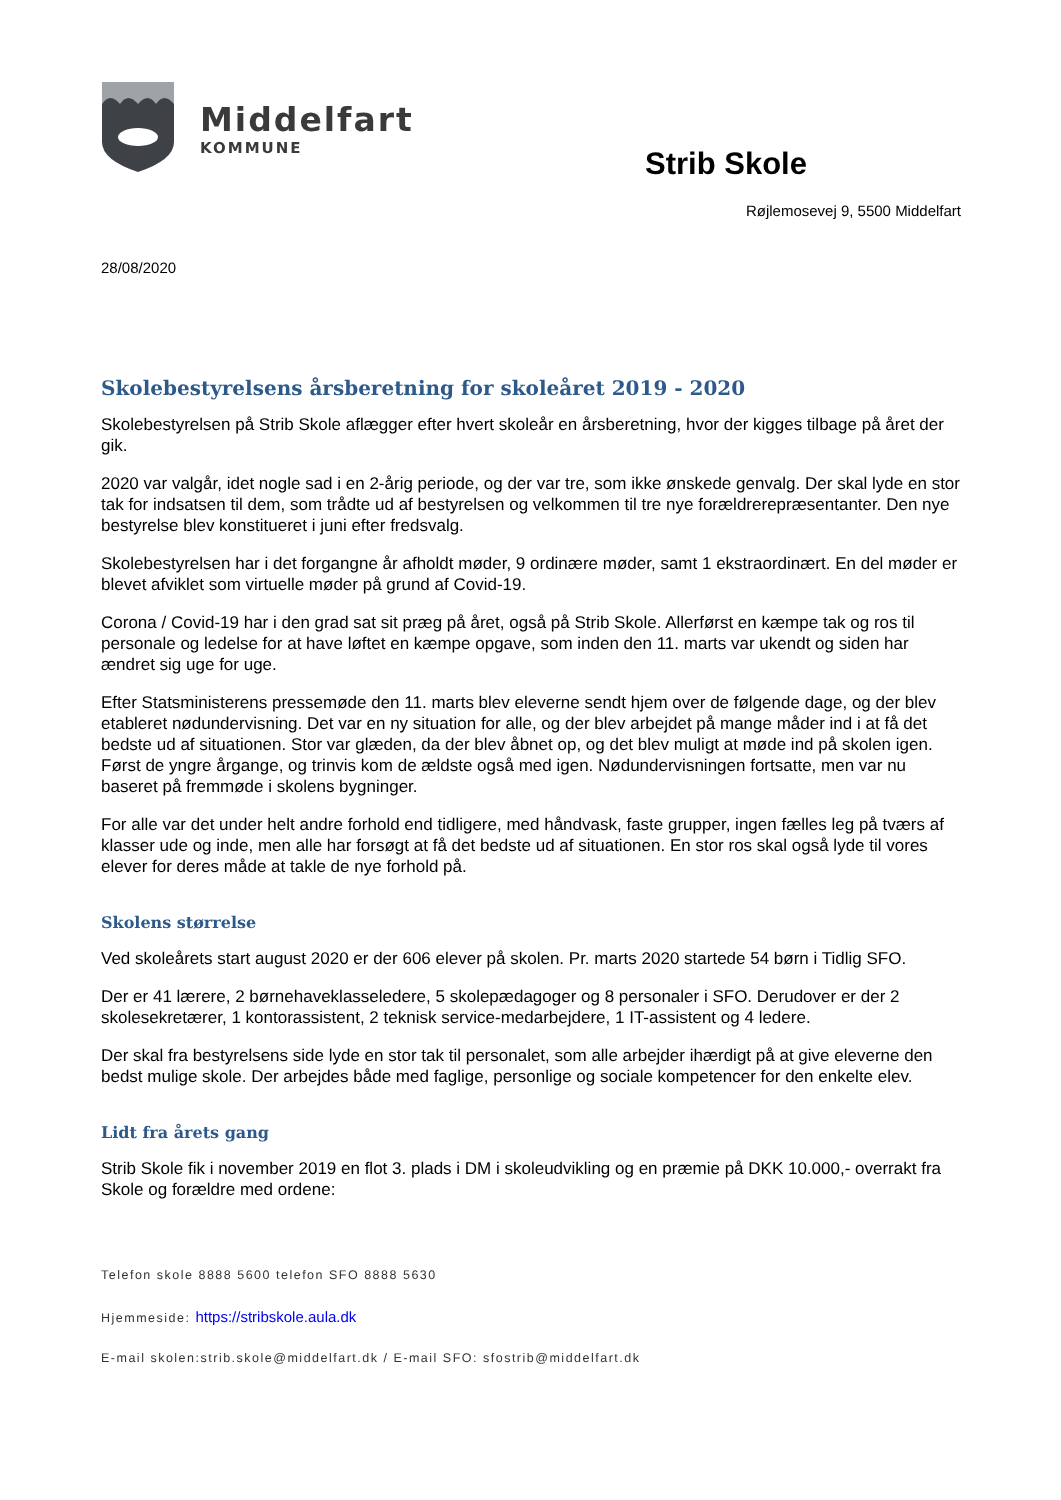Middelfart
KOMMUNE
Strib Skole
Røjlemosevej 9, 5500 Middelfart
28/08/2020
Skolebestyrelsens årsberetning for skoleåret 2019 - 2020
Skolebestyrelsen på Strib Skole aflægger efter hvert skoleår en årsberetning, hvor der kigges tilbage på året der gik.
2020 var valgår, idet nogle sad i en 2-årig periode, og der var tre, som ikke ønskede genvalg. Der skal lyde en stor tak for indsatsen til dem, som trådte ud af bestyrelsen og velkommen til tre nye forældrerepræsentanter. Den nye bestyrelse blev konstitueret i juni efter fredsvalg.
Skolebestyrelsen har i det forgangne år afholdt møder, 9 ordinære møder, samt 1 ekstraordinært. En del møder er blevet afviklet som virtuelle møder på grund af Covid-19.
Corona / Covid-19 har i den grad sat sit præg på året, også på Strib Skole. Allerførst en kæmpe tak og ros til personale og ledelse for at have løftet en kæmpe opgave, som inden den 11. marts var ukendt og siden har ændret sig uge for uge.
Efter Statsministerens pressemøde den 11. marts blev eleverne sendt hjem over de følgende dage, og der blev etableret nødundervisning. Det var en ny situation for alle, og der blev arbejdet på mange måder ind i at få det bedste ud af situationen. Stor var glæden, da der blev åbnet op, og det blev muligt at møde ind på skolen igen. Først de yngre årgange, og trinvis kom de ældste også med igen. Nødundervisningen fortsatte, men var nu baseret på fremmøde i skolens bygninger.
For alle var det under helt andre forhold end tidligere, med håndvask, faste grupper, ingen fælles leg på tværs af klasser ude og inde, men alle har forsøgt at få det bedste ud af situationen. En stor ros skal også lyde til vores elever for deres måde at takle de nye forhold på.
Skolens størrelse
Ved skoleårets start august 2020 er der 606 elever på skolen. Pr. marts 2020 startede 54 børn i Tidlig SFO.
Der er 41 lærere, 2 børnehaveklasseledere, 5 skolepædagoger og 8 personaler i SFO. Derudover er der 2 skolesekretærer, 1 kontorassistent, 2 teknisk service-medarbejdere, 1 IT-assistent og 4 ledere.
Der skal fra bestyrelsens side lyde en stor tak til personalet, som alle arbejder ihærdigt på at give eleverne den bedst mulige skole. Der arbejdes både med faglige, personlige og sociale kompetencer for den enkelte elev.
Lidt fra årets gang
Strib Skole fik i november 2019 en flot 3. plads i DM i skoleudvikling og en præmie på DKK 10.000,- overrakt fra Skole og forældre med ordene:
Telefon skole 8888 5600 telefon SFO 8888 5630
Hjemmeside: https://stribskole.aula.dk
E-mail skolen:strib.skole@middelfart.dk / E-mail SFO: sfostrib@middelfart.dk